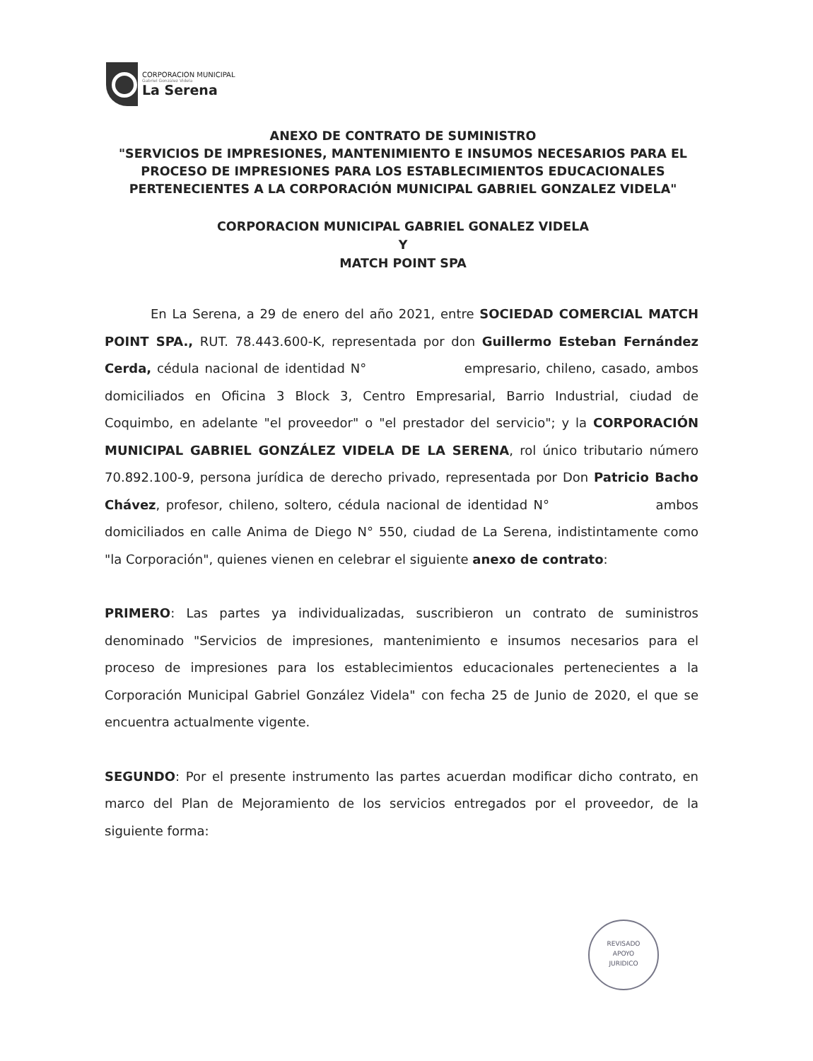CORPORACION MUNICIPAL
Gabriel González Videla
La Serena
ANEXO DE CONTRATO DE SUMINISTRO
"SERVICIOS DE IMPRESIONES, MANTENIMIENTO E INSUMOS NECESARIOS PARA EL PROCESO DE IMPRESIONES PARA LOS ESTABLECIMIENTOS EDUCACIONALES PERTENECIENTES A LA CORPORACIÓN MUNICIPAL GABRIEL GONZALEZ VIDELA"
CORPORACION MUNICIPAL GABRIEL GONALEZ VIDELA
Y
MATCH POINT SPA
En La Serena, a 29 de enero del año 2021, entre SOCIEDAD COMERCIAL MATCH POINT SPA., RUT. 78.443.600-K, representada por don Guillermo Esteban Fernández Cerda, cédula nacional de identidad N° empresario, chileno, casado, ambos domiciliados en Oficina 3 Block 3, Centro Empresarial, Barrio Industrial, ciudad de Coquimbo, en adelante "el proveedor" o "el prestador del servicio"; y la CORPORACIÓN MUNICIPAL GABRIEL GONZÁLEZ VIDELA DE LA SERENA, rol único tributario número 70.892.100-9, persona jurídica de derecho privado, representada por Don Patricio Bacho Chávez, profesor, chileno, soltero, cédula nacional de identidad N° ambos domiciliados en calle Anima de Diego N° 550, ciudad de La Serena, indistintamente como "la Corporación", quienes vienen en celebrar el siguiente anexo de contrato:
PRIMERO: Las partes ya individualizadas, suscribieron un contrato de suministros denominado "Servicios de impresiones, mantenimiento e insumos necesarios para el proceso de impresiones para los establecimientos educacionales pertenecientes a la Corporación Municipal Gabriel González Videla" con fecha 25 de Junio de 2020, el que se encuentra actualmente vigente.
SEGUNDO: Por el presente instrumento las partes acuerdan modificar dicho contrato, en marco del Plan de Mejoramiento de los servicios entregados por el proveedor, de la siguiente forma:
REVISADO
APOYO
JURIDICO